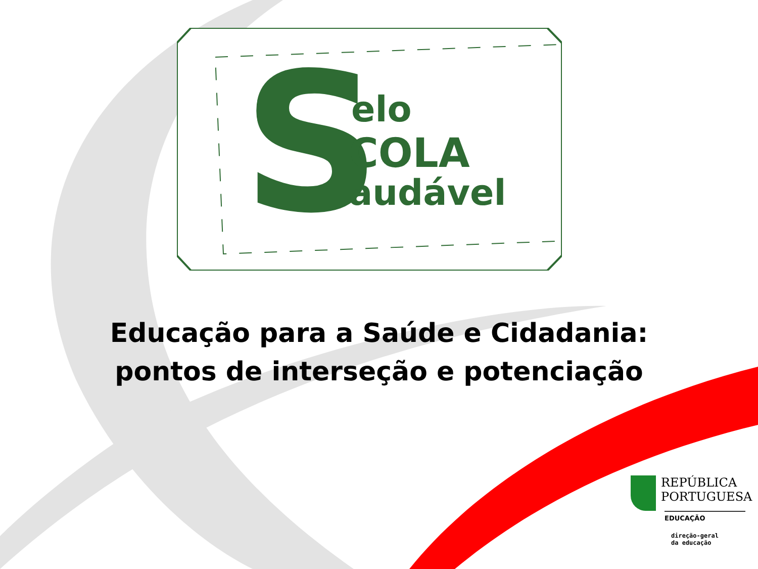S
elo
COLA
audável
Educação para a Saúde e Cidadania:
pontos de interseção e potenciação
REPÚBLICA
PORTUGUESA
EDUCAÇÃO
direção-geral
da educação